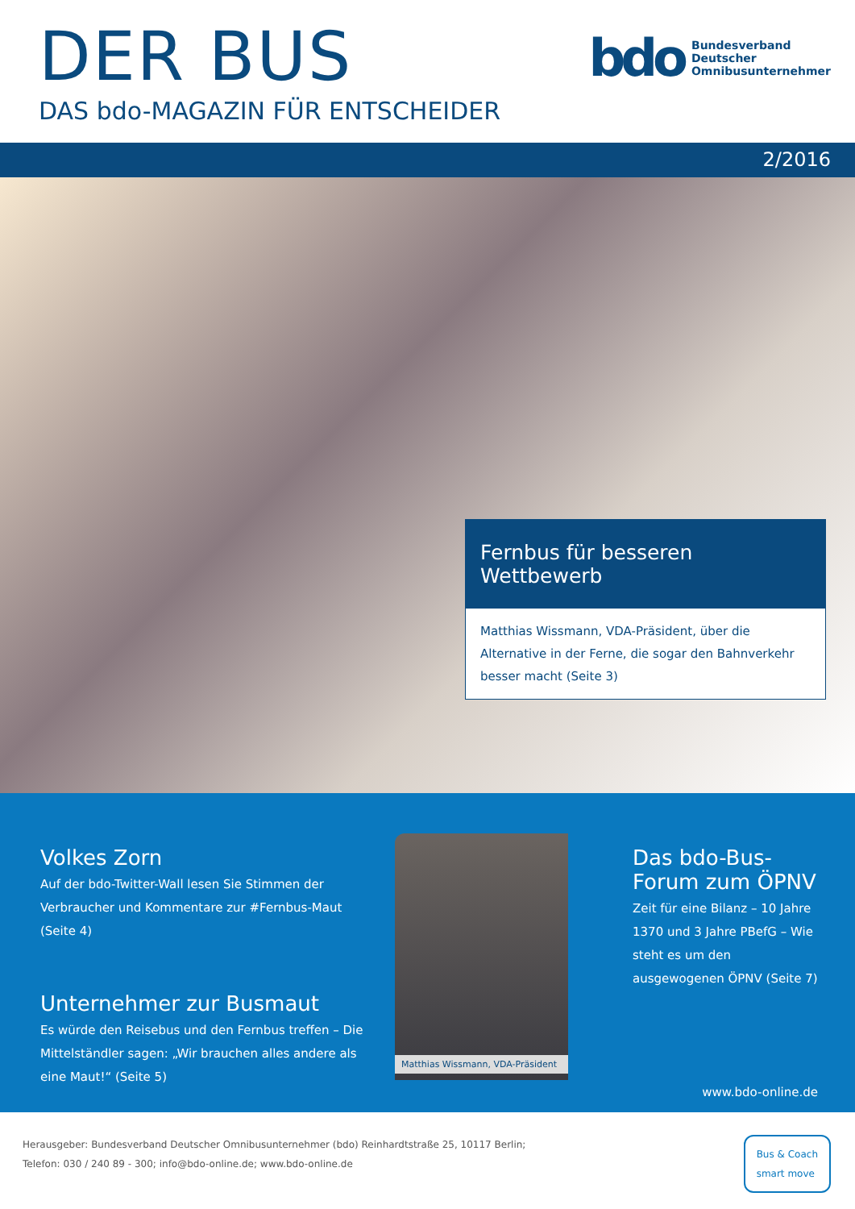DER BUS
DAS bdo-MAGAZIN FÜR ENTSCHEIDER
bdo
Bundesverband
Deutscher
Omnibusunternehmer
2/2016
Fernbus für besseren Wettbewerb
Matthias Wissmann, VDA-Präsident, über die Alternative in der Ferne, die sogar den Bahnverkehr besser macht (Seite 3)
Volkes Zorn
Auf der bdo-Twitter-Wall lesen Sie Stimmen der Verbraucher und Kommentare zur #Fernbus-Maut (Seite 4)
Unternehmer zur Busmaut
Es würde den Reisebus und den Fernbus treffen – Die Mittelständler sagen: „Wir brauchen alles andere als eine Maut!“ (Seite 5)
Matthias Wissmann, VDA-Präsident
Das bdo-Bus-Forum zum ÖPNV
Zeit für eine Bilanz – 10 Jahre 1370 und 3 Jahre PBefG – Wie steht es um den ausgewogenen ÖPNV (Seite 7)
www.bdo-online.de
Herausgeber: Bundesverband Deutscher Omnibusunternehmer (bdo) Reinhardtstraße 25, 10117 Berlin;
Telefon: 030 / 240 89 - 300; info@bdo-online.de; www.bdo-online.de
Bus & Coach
smart move